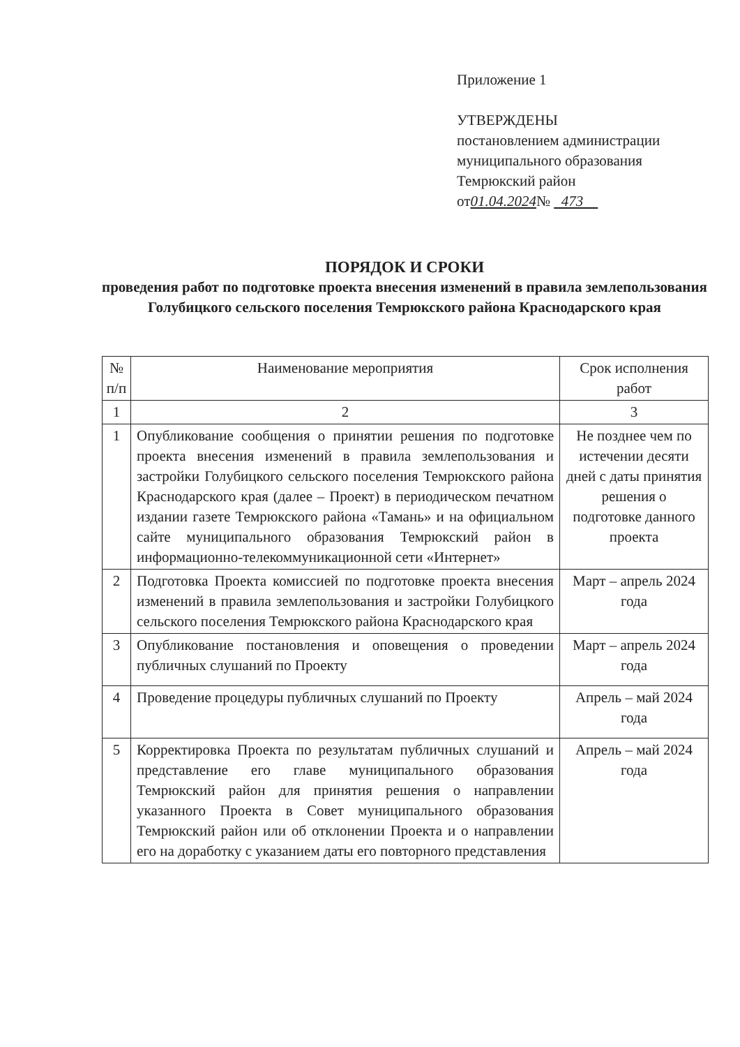Приложение 1
УТВЕРЖДЕНЫ
постановлением администрации
муниципального образования
Темрюкский район
от01.04.2024№ 473
ПОРЯДОК И СРОКИ
проведения работ по подготовке проекта внесения изменений в правила землепользования Голубицкого сельского поселения Темрюкского района Краснодарского края
| № п/п | Наименование мероприятия | Срок исполнения работ |
| --- | --- | --- |
| 1 | 2 | 3 |
| 1 | Опубликование сообщения о принятии решения по подготовке проекта внесения изменений в правила землепользования и застройки Голубицкого сельского поселения Темрюкского района Краснодарского края (далее – Проект) в периодическом печатном издании газете Темрюкского района «Тамань» и на официальном сайте муниципального образования Темрюкский район в информационно-телекоммуникационной сети «Интернет» | Не позднее чем по истечении десяти дней с даты принятия решения о подготовке данного проекта |
| 2 | Подготовка Проекта комиссией по подготовке проекта внесения изменений в правила землепользования и застройки Голубицкого сельского поселения Темрюкского района Краснодарского края | Март – апрель 2024 года |
| 3 | Опубликование постановления и оповещения о проведении публичных слушаний по Проекту | Март – апрель 2024 года |
| 4 | Проведение процедуры публичных слушаний по Проекту | Апрель – май 2024 года |
| 5 | Корректировка Проекта по результатам публичных слушаний и представление его главе муниципального образования Темрюкский район для принятия решения о направлении указанного Проекта в Совет муниципального образования Темрюкский район или об отклонении Проекта и о направлении его на доработку с указанием даты его повторного представления | Апрель – май 2024 года |